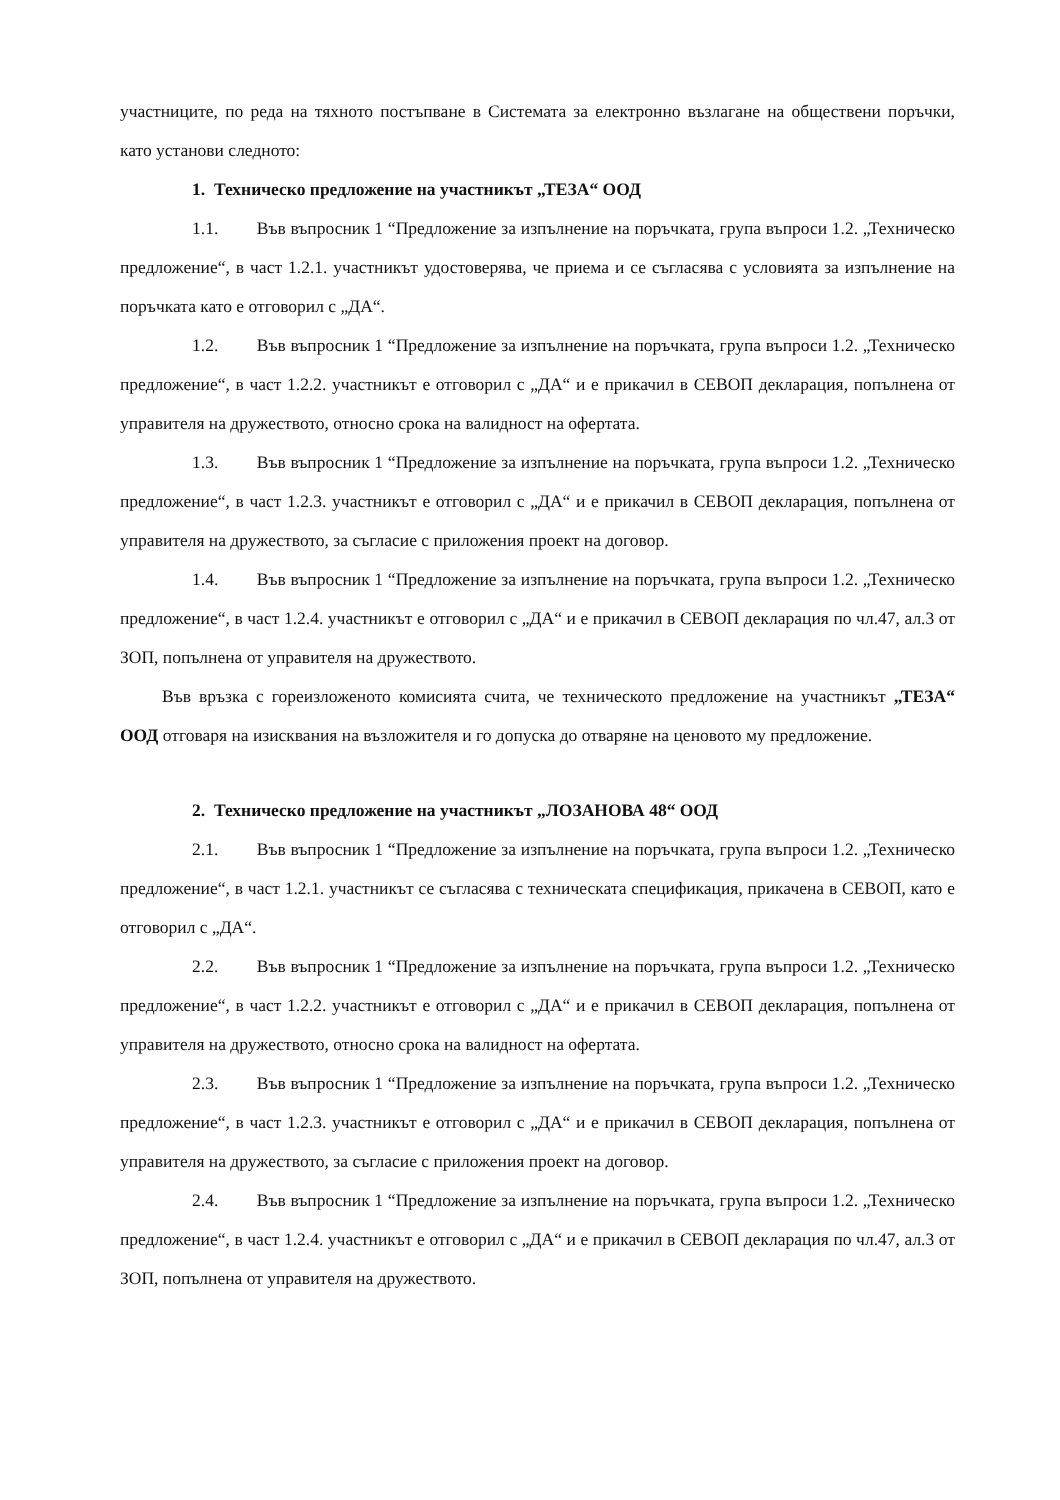участниците, по реда на тяхното постъпване в Системата за електронно възлагане на обществени поръчки, като установи следното:
1. Техническо предложение на участникът „ТЕЗА“ ООД
1.1. Във въпросник 1 “Предложение за изпълнение на поръчката, група въпроси 1.2. „Техническо предложение“, в част 1.2.1. участникът удостоверява, че приема и се съгласява с условията за изпълнение на поръчката като е отговорил с „ДА“.
1.2. Във въпросник 1 “Предложение за изпълнение на поръчката, група въпроси 1.2. „Техническо предложение“, в част 1.2.2. участникът е отговорил с „ДА“ и е прикачил в СЕВОП декларация, попълнена от управителя на дружеството, относно срока на валидност на офертата.
1.3. Във въпросник 1 “Предложение за изпълнение на поръчката, група въпроси 1.2. „Техническо предложение“, в част 1.2.3. участникът е отговорил с „ДА“ и е прикачил в СЕВОП декларация, попълнена от управителя на дружеството, за съгласие с приложения проект на договор.
1.4. Във въпросник 1 “Предложение за изпълнение на поръчката, група въпроси 1.2. „Техническо предложение“, в част 1.2.4. участникът е отговорил с „ДА“ и е прикачил в СЕВОП декларация по чл.47, ал.3 от ЗОП, попълнена от управителя на дружеството.
Във връзка с гореизложеното комисията счита, че техническото предложение на участникът „ТЕЗА“ ООД отговаря на изисквания на възложителя и го допуска до отваряне на ценовото му предложение.
2. Техническо предложение на участникът „ЛОЗАНОВА 48“ ООД
2.1. Във въпросник 1 “Предложение за изпълнение на поръчката, група въпроси 1.2. „Техническо предложение“, в част 1.2.1. участникът се съгласява с техническата спецификация, прикачена в СЕВОП, като е отговорил с „ДА“.
2.2. Във въпросник 1 “Предложение за изпълнение на поръчката, група въпроси 1.2. „Техническо предложение“, в част 1.2.2. участникът е отговорил с „ДА“ и е прикачил в СЕВОП декларация, попълнена от управителя на дружеството, относно срока на валидност на офертата.
2.3. Във въпросник 1 “Предложение за изпълнение на поръчката, група въпроси 1.2. „Техническо предложение“, в част 1.2.3. участникът е отговорил с „ДА“ и е прикачил в СЕВОП декларация, попълнена от управителя на дружеството, за съгласие с приложения проект на договор.
2.4. Във въпросник 1 “Предложение за изпълнение на поръчката, група въпроси 1.2. „Техническо предложение“, в част 1.2.4. участникът е отговорил с „ДА“ и е прикачил в СЕВОП декларация по чл.47, ал.3 от ЗОП, попълнена от управителя на дружеството.